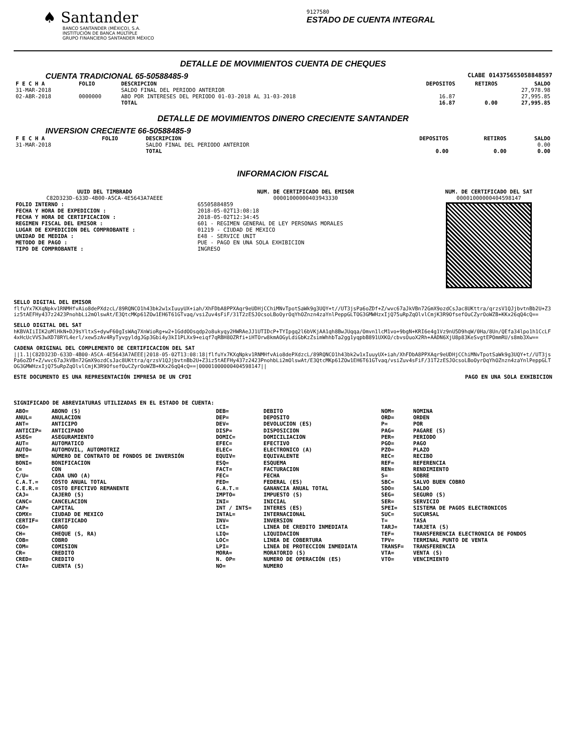♠ Santander
BANCO SANTANDER (MÉXICO), S.A.
INSTITUCIÓN DE BANCA MÚLTIPLE
GRUPO FINANCIERO SANTANDER MÉXICO
9127580
ESTADO DE CUENTA INTEGRAL
DETALLE DE MOVIMIENTOS CUENTA DE CHEQUES
CUENTA TRADICIONAL 65-50588485-9 CLABE 014375655058848597
| F E C H A | FOLIO | DESCRIPCION | DEPOSITOS | RETIROS | SALDO |
| --- | --- | --- | --- | --- | --- |
| 31-MAR-2018 | | SALDO FINAL DEL PERIODO ANTERIOR | | | 27,978.98 |
| 02-ABR-2018 | 0000000 | ABO POR INTERESES DEL PERIODO 01-03-2018 AL 31-03-2018 | 16.87 | | 27,995.85 |
| | | TOTAL | 16.87 | 0.00 | 27,995.85 |
DETALLE DE MOVIMIENTOS DINERO CRECIENTE SANTANDER
INVERSION CRECIENTE 66-50588485-9
| F E C H A | FOLIO | DESCRIPCION | DEPOSITOS | RETIROS | SALDO |
| --- | --- | --- | --- | --- | --- |
| 31-MAR-2018 | | SALDO FINAL DEL PERIODO ANTERIOR | | | 0.00 |
| | | TOTAL | 0.00 | 0.00 | 0.00 |
INFORMACION FISCAL
| UUID DEL TIMBRADO C82D323D-633D-4B00-A5CA-4E5643A7AEEE | NUM. DE CERTIFICADO DEL EMISOR 00001000000403943330 |
| FOLIO INTERNO : | 65505884859 |
| FECHA Y HORA DE EXPEDICION : | 2018-05-02T13:08:18 |
| FECHA Y HORA DE CERTIFICACION : | 2018-05-02T12:34:45 |
| REGIMEN FISCAL DEL EMISOR : | 601 - REGIMEN GENERAL DE LEY PERSONAS MORALES |
| LUGAR DE EXPEDICION DEL COMPROBANTE : | 01219 - CIUDAD DE MEXICO |
| UNIDAD DE MEDIDA : | E48 - SERVICE UNIT |
| METODO DE PAGO : | PUE - PAGO EN UNA SOLA EXHIBICION |
| TIPO DE COMPROBANTE : | INGRESO |
NUM. DE CERTIFICADO DEL SAT
00001000000404598147
SELLO DIGITAL DEL EMISOR
flfuYx7KXqNpkv1RNMHfvAio8dePXdzcL/89RQNCO1h43bk2w1xIuuyUX+iah/XhFDbA8PPXAqr9eUDHjCChiMNvTpotSaWk9g3UQY+t//UT3jsPa6oZDf+Z/wvc67aJkVBn72GmX9ozdCsJac8UKttra/qrzsV1QJjbvtnBb2U+Z3iz5tAEFHy437z2423PnohbLi2mOlswAt/E3QtcMKp61ZOw1EH6T61GTvaq/vsiZuv4sFiF/31T2zESJOcsoLBoOyrOqYhOZnzn4zaYnlPeppGLTOG3GMWHzxIjQ75uRpZqOlvlCmjK3R9OfsefOuCZyrOoWZB+KKx26qQ4cQ==
SELLO DIGITAL DEL SAT
hKBVAIiIIK2oMlHkN+DJ9sYltxS+dywF60gIsWAq7XnWioRg+w2+1GddOOsqdp2o8ukyqy2HWRAeJJ1UTIDcP+TYIpgq2l6bVKjAA1qh8BwJUqqa/Omvn1lcM1vo+9bgN+KRI6e4g1Vz9nU5D9hqW/0Ha/8Un/QEfa34lpo1h1CcLF4xHcUcVVS3wXD78RYL4erl/xew5zAv4RyTyvgyldgJGp3Gbi4y3kI1PLXx9+eiqf7qRBH8OZRfi+iHTOrw8kmAOGyLdiGbKzZsimWhhbTa2gg1yqpbB891UXKO/cbvsOuoX2Rh+AADN6XjU8p83KeSvgtEPOmmRU/s8mb3Xw==
CADENA ORIGINAL DEL COMPLEMENTO DE CERTIFICACION DEL SAT
||1.1|C82D323D-633D-4B00-A5CA-4E5643A7AEEE|2018-05-02T13:08:18|flfuYx7KXqNpkv1RNMHfvAio8dePXdzcL/89RQNCO1h43bk2w1xIuuyUX+iah/XhFDbA8PPXAqr9eUDHjCChiMNvTpotSaWk9g3UQY+t//UT3jsPa6oZDf+Z/wvc67aJkVBn72GmX9ozdCsJac8UKttra/qrzsV1QJjbvtnBb2U+Z3iz5tAEFHy437z2423PnohbLi2mOlswAt/E3QtcMKp61ZOw1EH6T61GTvaq/vsiZuv4sFiF/31T2zESJOcsoLBoOyrOqYhOZnzn4zaYnlPeppGLTOG3GMWHzxIjQ75uRpZqOlvlCmjK3R9OfsefOuCZyrOoWZB+KKx26qQ4cQ==|00001000000404598147||
ESTE DOCUMENTO ES UNA REPRESENTACIÓN IMPRESA DE UN CFDI PAGO EN UNA SOLA EXHIBICION
SIGNIFICADO DE ABREVIATURAS UTILIZADAS EN EL ESTADO DE CUENTA:
| ABO= | ABONO (S) | DEB= | DEBITO | NOM= | NOMINA |
| ANUL= | ANULACION | DEP= | DEPOSITO | ORD= | ORDEN |
| ANT= | ANTICIPO | DEV= | DEVOLUCION (ES) | P= | POR |
| ANTICIP= | ANTICIPADO | DISP= | DISPOSICION | PAG= | PAGARE (S) |
| ASEG= | ASEGURAMIENTO | DOMIC= | DOMICILIACION | PER= | PERIODO |
| AUT= | AUTOMATICO | EFEC= | EFECTIVO | PGO= | PAGO |
| AUTO= | AUTOMOVIL, AUTOMOTRIZ | ELEC= | ELECTRONICO (A) | PZO= | PLAZO |
| BME= | NÚMERO DE CONTRATO DE FONDOS DE INVERSIÓN | EQUIV= | EQUIVALENTE | REC= | RECIBO |
| BONI= | BONIFICACION | ESQ= | ESQUEMA | REF= | REFERENCIA |
| C= | CON | FACT= | FACTURACION | REN= | RENDIMIENTO |
| C/U= | CADA UNO (A) | FEC= | FECHA | S= | SOBRE |
| C.A.T.= | COSTO ANUAL TOTAL | FED= | FEDERAL (ES) | SBC= | SALVO BUEN COBRO |
| C.E.R.= | COSTO EFECTIVO REMANENTE | G.A.T.= | GANANCIA ANUAL TOTAL | SDO= | SALDO |
| CAJ= | CAJERO (S) | IMPTO= | IMPUESTO (S) | SEG= | SEGURO (S) |
| CANC= | CANCELACION | INI= | INICIAL | SER= | SERVICIO |
| CAP= | CAPITAL | INT / INTS= | INTERES (ES) | SPEI= | SISTEMA DE PAGOS ELECTRONICOS |
| CDMX= | CIUDAD DE MEXICO | INTAL= | INTERNACIONAL | SUC= | SUCURSAL |
| CERTIF= | CERTIFICADO | INV= | INVERSION | T= | TASA |
| CGO= | CARGO | LCI= | LINEA DE CREDITO INMEDIATA | TARJ= | TARJETA (S) |
| CH= | CHEQUE (S, RA) | LIQ= | LIQUIDACION | TEF= | TRANSFERENCIA ELECTRONICA DE FONDOS |
| COB= | COBRO | LOC= | LINEA DE COBERTURA | TPV= | TERMINAL PUNTO DE VENTA |
| COM= | COMISION | LPI= | LINEA DE PROTECCION INMEDIATA | TRANSF= | TRANSFERENCIA |
| CR= | CREDITO | MORA= | MORATORIO (S) | VTA= | VENTA (S) |
| CRED= | CREDITO | N. OP= | NUMERO DE OPERACIÓN (ES) | VTO= | VENCIMIENTO |
| CTA= | CUENTA (S) | NO= | NUMERO | | |